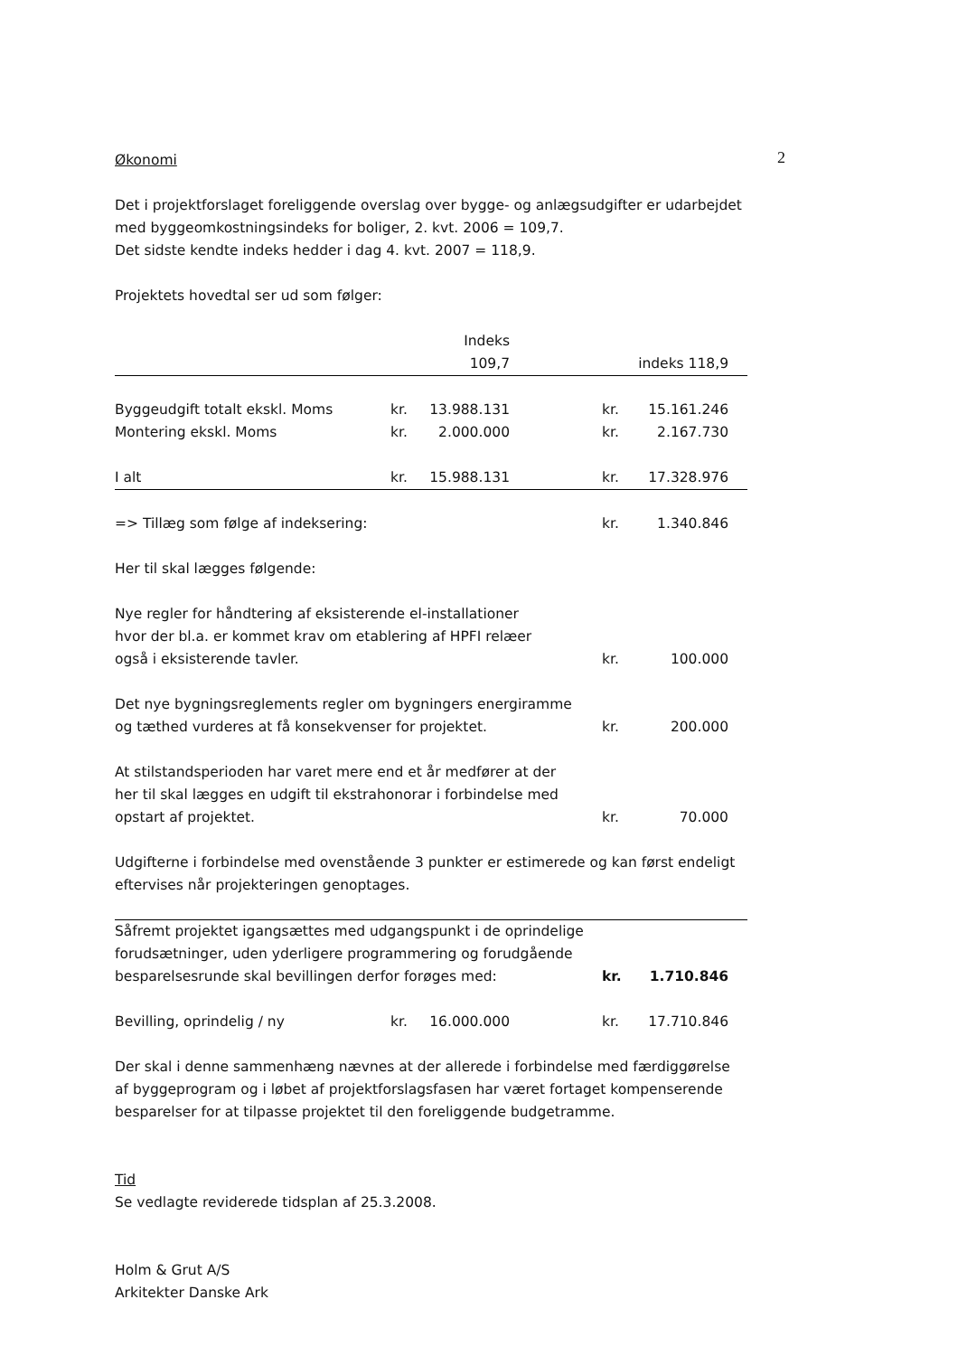2
Økonomi
Det i projektforslaget foreliggende overslag over bygge- og anlægsudgifter er udarbejdet med byggeomkostningsindeks for boliger, 2. kvt. 2006 = 109,7.
Det sidste kendte indeks hedder i dag 4. kvt. 2007 = 118,9.
Projektets hovedtal ser ud som følger:
| | | Indeks 109,7 | | | indeks 118,9 | |
| Byggeudgift totalt ekskl. Moms | kr. | 13.988.131 | | kr. | 15.161.246 | |
| Montering ekskl. Moms | kr. | 2.000.000 | | kr. | 2.167.730 | |
| I alt | kr. | 15.988.131 | | kr. | 17.328.976 | |
| => Tillæg som følge af indeksering: | | | | kr. | 1.340.846 | |
| Her til skal lægges følgende: | | | | | | |
| Nye regler for håndtering af eksisterende el-installationer hvor der bl.a. er kommet krav om etablering af HPFI relæer også i eksisterende tavler. | | | | kr. | 100.000 | |
| Det nye bygningsreglements regler om bygningers energiramme og tæthed vurderes at få konsekvenser for projektet. | | | | kr. | 200.000 | |
| At stilstandsperioden har varet mere end et år medfører at der her til skal lægges en udgift til ekstrahonorar i forbindelse med opstart af projektet. | | | | kr. | 70.000 | |
| Udgifterne i forbindelse med ovenstående 3 punkter er estimerede og kan først endeligt eftervises når projekteringen genoptages. | | | | | | |
| Såfremt projektet igangsættes med udgangspunkt i de oprindelige forudsætninger, uden yderligere programmering og forudgående besparelsesrunde skal bevillingen derfor forøges med: | | | | kr. | 1.710.846 | |
| Bevilling, oprindelig / ny | kr. | 16.000.000 | | kr. | 17.710.846 | |
Der skal i denne sammenhæng nævnes at der allerede i forbindelse med færdiggørelse af byggeprogram og i løbet af projektforslagsfasen har været fortaget kompenserende besparelser for at tilpasse projektet til den foreliggende budgetramme.
Tid
Se vedlagte reviderede tidsplan af 25.3.2008.
Holm & Grut A/S
Arkitekter Danske Ark